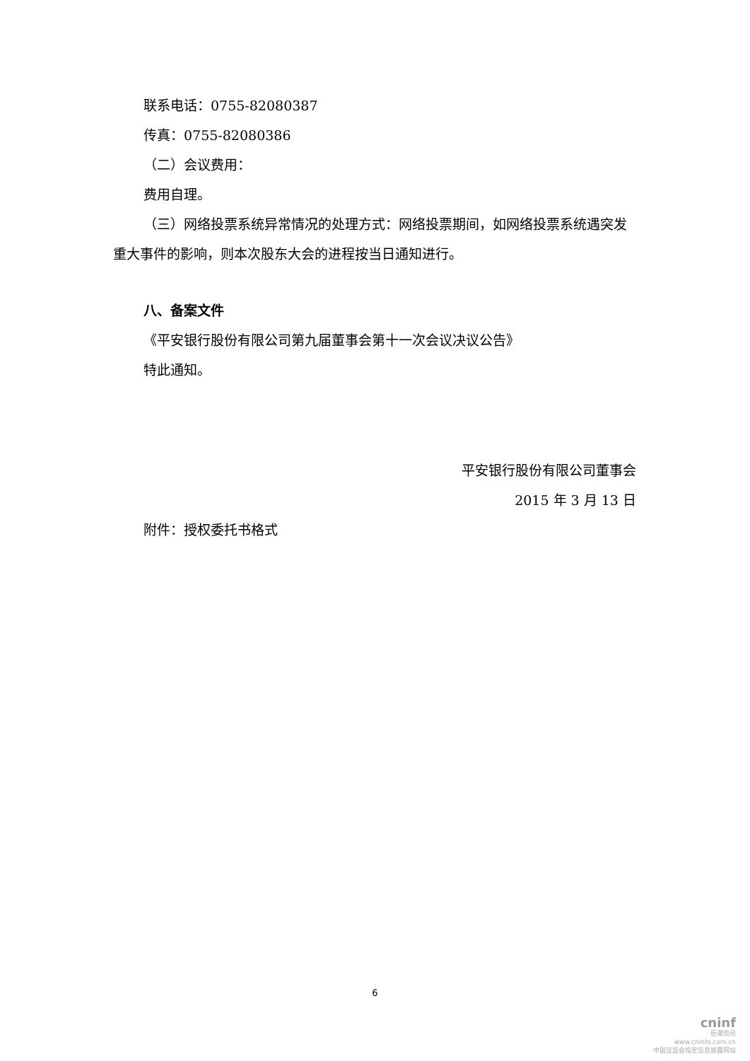联系电话：0755-82080387
传真：0755-82080386
（二）会议费用：
费用自理。
（三）网络投票系统异常情况的处理方式：网络投票期间，如网络投票系统遇突发重大事件的影响，则本次股东大会的进程按当日通知进行。
八、备案文件
《平安银行股份有限公司第九届董事会第十一次会议决议公告》
特此通知。
平安银行股份有限公司董事会
2015 年 3 月 13 日
附件：授权委托书格式
6
cninf
巨潮资讯
www.cninfo.com.cn
中国证监会指定信息披露网站